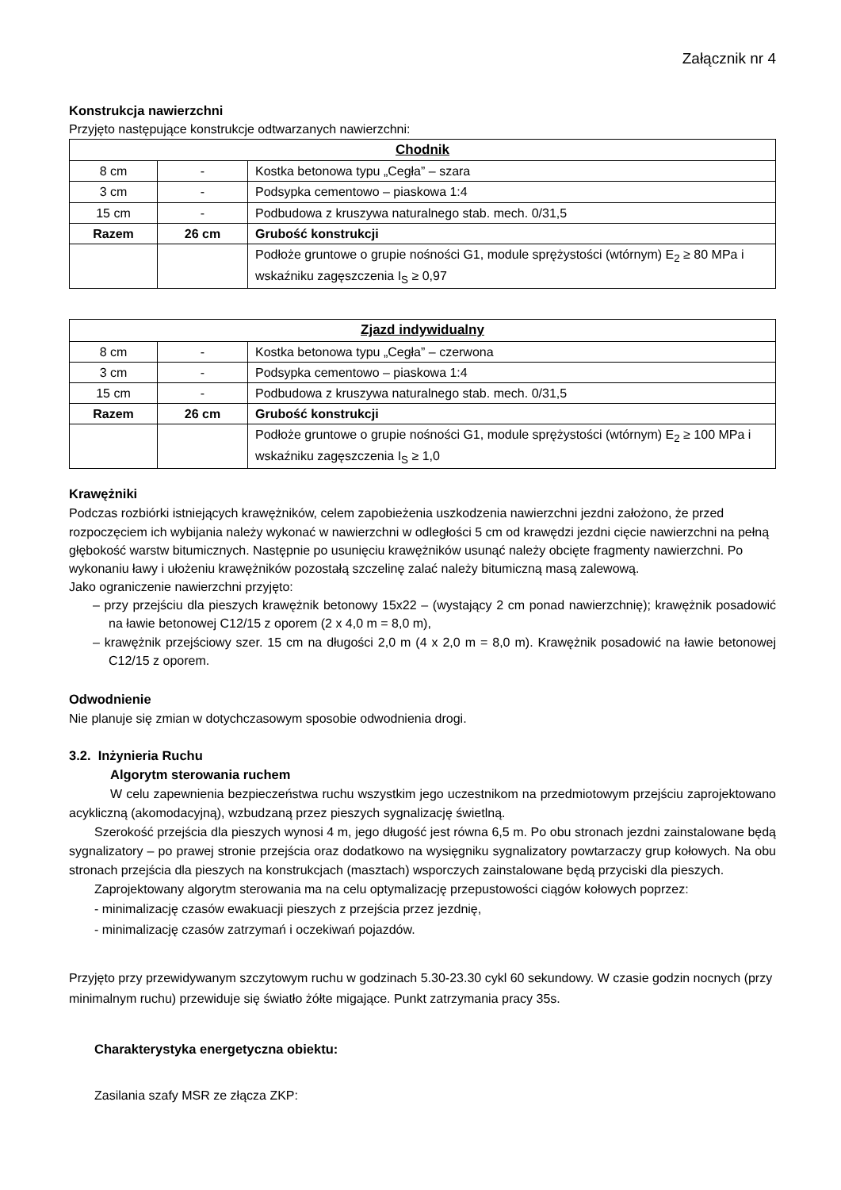Załącznik nr 4
Konstrukcja nawierzchni
Przyjęto następujące konstrukcje odtwarzanych nawierzchni:
| Chodnik | | |
| 8 cm | - | Kostka betonowa typu „Cegła” – szara |
| 3 cm | - | Podsypka cementowo – piaskowa 1:4 |
| 15 cm | - | Podbudowa z kruszywa naturalnego stab. mech. 0/31,5 |
| Razem | 26 cm | Grubość konstrukcji |
| | | Podłoże gruntowe o grupie nośności G1, module sprężystości (wtórnym) E<sub>2</sub> ≥ 80 MPa i wskaźniku zagęszczenia I<sub>S</sub> ≥ 0,97 |
| Zjazd indywidualny | | |
| 8 cm | - | Kostka betonowa typu „Cegła” – czerwona |
| 3 cm | - | Podsypka cementowo – piaskowa 1:4 |
| 15 cm | - | Podbudowa z kruszywa naturalnego stab. mech. 0/31,5 |
| Razem | 26 cm | Grubość konstrukcji |
| | | Podłoże gruntowe o grupie nośności G1, module sprężystości (wtórnym) E<sub>2</sub> ≥ 100 MPa i wskaźniku zagęszczenia I<sub>S</sub> ≥ 1,0 |
Krawężniki
Podczas rozbiórki istniejących krawężników, celem zapobieżenia uszkodzenia nawierzchni jezdni założono, że przed rozpoczęciem ich wybijania należy wykonać w nawierzchni w odległości 5 cm od krawędzi jezdni cięcie nawierzchni na pełną głębokość warstw bitumicznych. Następnie po usunięciu krawężników usunąć należy obcięte fragmenty nawierzchni. Po wykonaniu ławy i ułożeniu krawężników pozostałą szczelinę zalać należy bitumiczną masą zalewową.
Jako ograniczenie nawierzchni przyjęto:
– przy przejściu dla pieszych krawężnik betonowy 15x22 – (wystający 2 cm ponad nawierzchnię); krawężnik posadowić na ławie betonowej C12/15 z oporem (2 x 4,0 m = 8,0 m),
– krawężnik przejściowy szer. 15 cm na długości 2,0 m (4 x 2,0 m = 8,0 m). Krawężnik posadowić na ławie betonowej C12/15 z oporem.
Odwodnienie
Nie planuje się zmian w dotychczasowym sposobie odwodnienia drogi.
3.2. Inżynieria Ruchu
Algorytm sterowania ruchem
W celu zapewnienia bezpieczeństwa ruchu wszystkim jego uczestnikom na przedmiotowym przejściu zaprojektowano acykliczną (akomodacyjną), wzbudzaną przez pieszych sygnalizację świetlną.
Szerokość przejścia dla pieszych wynosi 4 m, jego długość jest równa 6,5 m. Po obu stronach jezdni zainstalowane będą sygnalizatory – po prawej stronie przejścia oraz dodatkowo na wysięgniku sygnalizatory powtarzaczy grup kołowych. Na obu stronach przejścia dla pieszych na konstrukcjach (masztach) wsporczych zainstalowane będą przyciski dla pieszych.
Zaprojektowany algorytm sterowania ma na celu optymalizację przepustowości ciągów kołowych poprzez:
- minimalizację czasów ewakuacji pieszych z przejścia przez jezdnię,
- minimalizację czasów zatrzymań i oczekiwań pojazdów.
Przyjęto przy przewidywanym szczytowym ruchu w godzinach 5.30-23.30 cykl 60 sekundowy. W czasie godzin nocnych (przy minimalnym ruchu) przewiduje się światło żółte migające. Punkt zatrzymania pracy 35s.
Charakterystyka energetyczna obiektu:
Zasilania szafy MSR ze złącza ZKP: